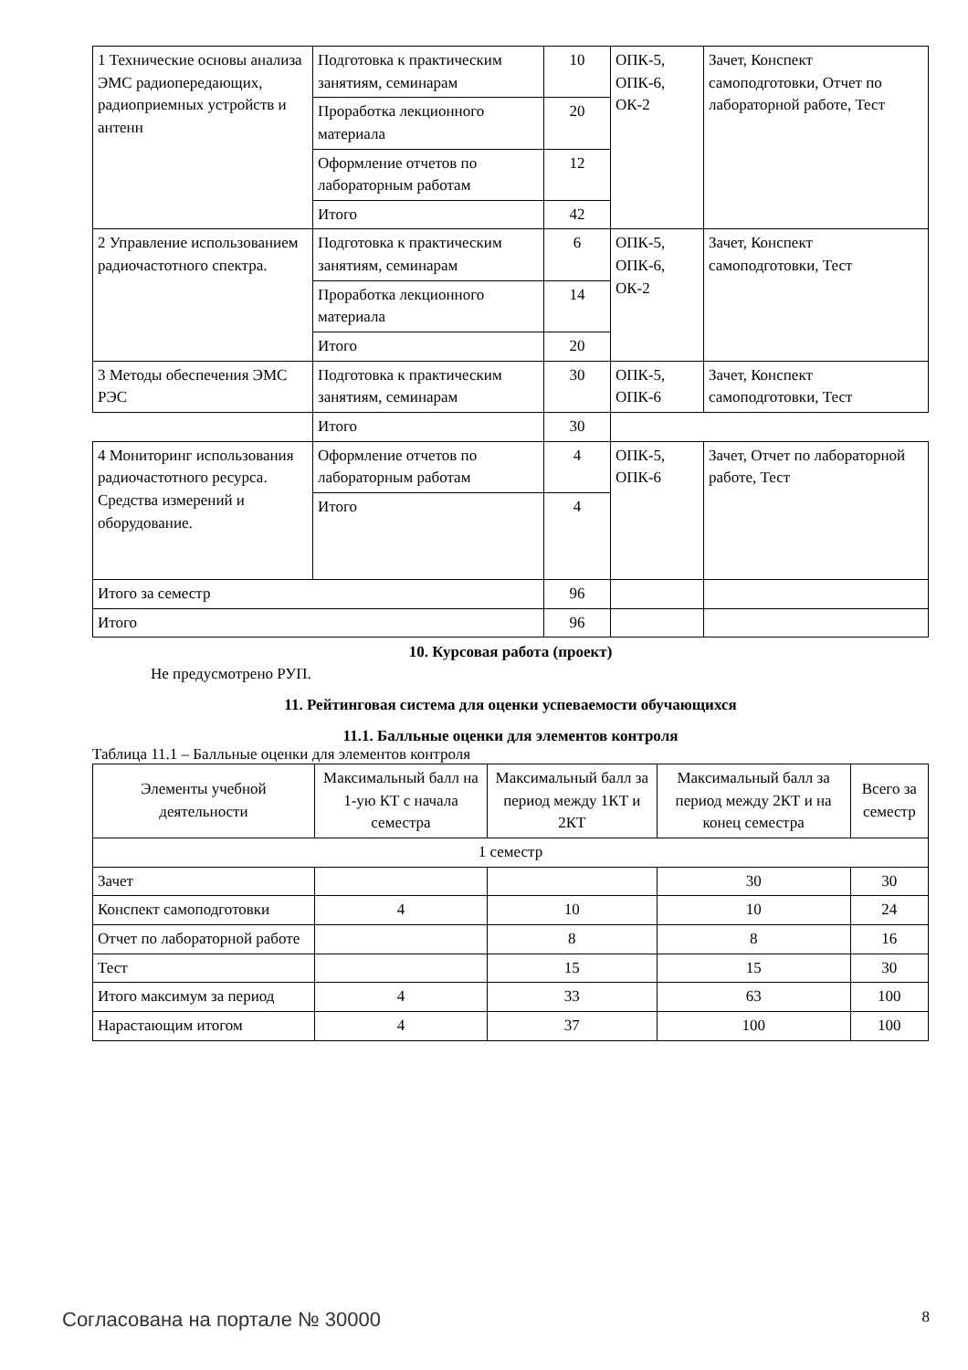| 1 Технические основы анализа ЭМС радиопередающих, радиоприемных устройств и антенн | Подготовка к практическим занятиям, семинарам | 10 | ОПК-5, ОПК-6, ОК-2 | Зачет, Конспект самоподготовки, Отчет по лабораторной работе, Тест |
| | Проработка лекционного материала | 20 | | |
| | Оформление отчетов по лабораторным работам | 12 | | |
| | Итого | 42 | | |
| 2 Управление использованием радиочастотного спектра. | Подготовка к практическим занятиям, семинарам | 6 | ОПК-5, ОПК-6, ОК-2 | Зачет, Конспект самоподготовки, Тест |
| | Проработка лекционного материала | 14 | | |
| | Итого | 20 | | |
| 3 Методы обеспечения ЭМС РЭС | Подготовка к практическим занятиям, семинарам | 30 | ОПК-5, ОПК-6 | Зачет, Конспект самоподготовки, Тест |
| | Итого | 30 | | |
| 4 Мониторинг использования радиочастотного ресурса. Средства измерений и оборудование. | Оформление отчетов по лабораторным работам | 4 | ОПК-5, ОПК-6 | Зачет, Отчет по лабораторной работе, Тест |
| | Итого | 4 | | |
| Итого за семестр | | 96 | | |
| Итого | | 96 | | |
10. Курсовая работа (проект)
Не предусмотрено РУП.
11. Рейтинговая система для оценки успеваемости обучающихся
11.1. Балльные оценки для элементов контроля
Таблица 11.1 – Балльные оценки для элементов контроля
| Элементы учебной деятельности | Максимальный балл на 1-ую КТ с начала семестра | Максимальный балл за период между 1КТ и 2КТ | Максимальный балл за период между 2КТ и на конец семестра | Всего за семестр |
| 1 семестр | | | | |
| Зачет | | | 30 | 30 |
| Конспект самоподготовки | 4 | 10 | 10 | 24 |
| Отчет по лабораторной работе | | 8 | 8 | 16 |
| Тест | | 15 | 15 | 30 |
| Итого максимум за период | 4 | 33 | 63 | 100 |
| Нарастающим итогом | 4 | 37 | 100 | 100 |
Согласована на портале № 30000 8